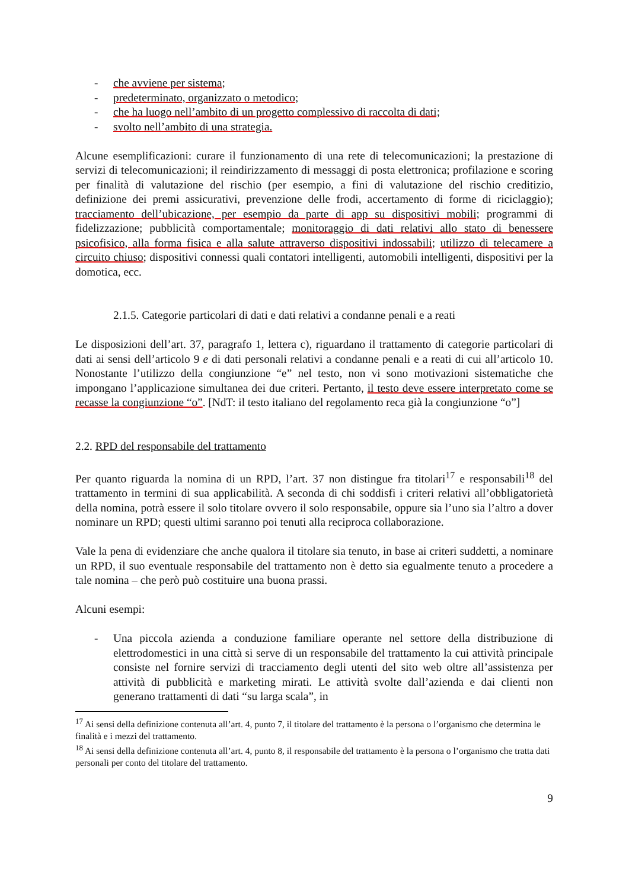- che avviene per sistema;
- predeterminato, organizzato o metodico;
- che ha luogo nell’ambito di un progetto complessivo di raccolta di dati;
- svolto nell’ambito di una strategia.
Alcune esemplificazioni: curare il funzionamento di una rete di telecomunicazioni; la prestazione di servizi di telecomunicazioni; il reindirizzamento di messaggi di posta elettronica; profilazione e scoring per finalità di valutazione del rischio (per esempio, a fini di valutazione del rischio creditizio, definizione dei premi assicurativi, prevenzione delle frodi, accertamento di forme di riciclaggio); tracciamento dell’ubicazione, per esempio da parte di app su dispositivi mobili; programmi di fidelizzazione; pubblicità comportamentale; monitoraggio di dati relativi allo stato di benessere psicofisico, alla forma fisica e alla salute attraverso dispositivi indossabili; utilizzo di telecamere a circuito chiuso; dispositivi connessi quali contatori intelligenti, automobili intelligenti, dispositivi per la domotica, ecc.
2.1.5. Categorie particolari di dati e dati relativi a condanne penali e a reati
Le disposizioni dell’art. 37, paragrafo 1, lettera c), riguardano il trattamento di categorie particolari di dati ai sensi dell’articolo 9 e di dati personali relativi a condanne penali e a reati di cui all’articolo 10. Nonostante l’utilizzo della congiunzione “e” nel testo, non vi sono motivazioni sistematiche che impongano l’applicazione simultanea dei due criteri. Pertanto, il testo deve essere interpretato come se recasse la congiunzione “o”. [NdT: il testo italiano del regolamento reca già la congiunzione “o”]
2.2. RPD del responsabile del trattamento
Per quanto riguarda la nomina di un RPD, l’art. 37 non distingue fra titolari<sup>17</sup> e responsabili<sup>18</sup> del trattamento in termini di sua applicabilità. A seconda di chi soddisfi i criteri relativi all’obbligatorietà della nomina, potrà essere il solo titolare ovvero il solo responsabile, oppure sia l’uno sia l’altro a dover nominare un RPD; questi ultimi saranno poi tenuti alla reciproca collaborazione.
Vale la pena di evidenziare che anche qualora il titolare sia tenuto, in base ai criteri suddetti, a nominare un RPD, il suo eventuale responsabile del trattamento non è detto sia egualmente tenuto a procedere a tale nomina – che però può costituire una buona prassi.
Alcuni esempi:
- Una piccola azienda a conduzione familiare operante nel settore della distribuzione di elettrodomestici in una città si serve di un responsabile del trattamento la cui attività principale consiste nel fornire servizi di tracciamento degli utenti del sito web oltre all’assistenza per attività di pubblicità e marketing mirati. Le attività svolte dall’azienda e dai clienti non generano trattamenti di dati “su larga scala”, in
<sup>17</sup> Ai sensi della definizione contenuta all’art. 4, punto 7, il titolare del trattamento è la persona o l’organismo che determina le finalità e i mezzi del trattamento.
<sup>18</sup> Ai sensi della definizione contenuta all’art. 4, punto 8, il responsabile del trattamento è la persona o l’organismo che tratta dati personali per conto del titolare del trattamento.
9